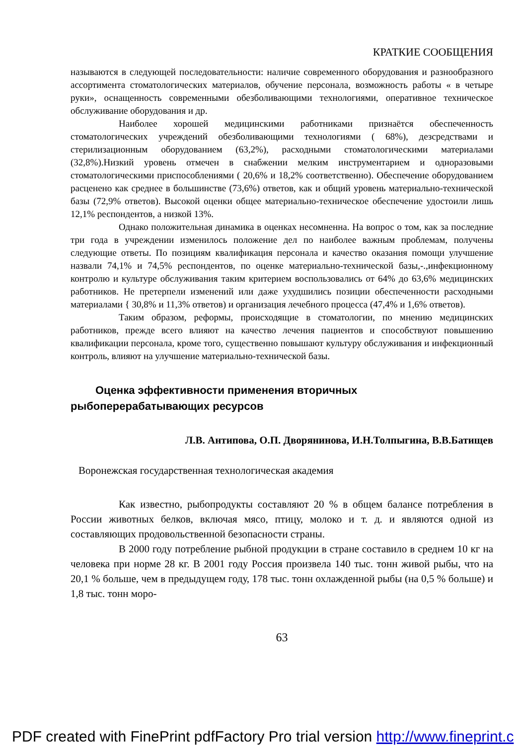КРАТКИЕ СООБЩЕНИЯ
называются в следующей последовательности: наличие современного оборудования и разнообразного ассортимента стоматологических материалов, обучение персонала, возможность работы « в четыре руки», оснащенность современными обезболивающими технологиями, оперативное техническое обслуживание оборудования и др.
Наиболее хорошей медицинскими работниками признаётся обеспеченность стоматологических учреждений обезболивающими технологиями ( 68%), дезсредствами и стерилизационным оборудованием (63,2%), расходными стоматологическими материалами (32,8%).Низкий уровень отмечен в снабжении мелким инструментарием и одноразовыми стоматологическими приспособлениями ( 20,6% и 18,2% соответственно). Обеспечение оборудованием расценено как среднее в большинстве (73,6%) ответов, как и общий уровень материально-технической базы (72,9% ответов). Высокой оценки общее материально-техническое обеспечение удостоили лишь 12,1% респондентов, а низкой 13%.
Однако положительная динамика в оценках несомненна. На вопрос о том, как за последние три года в учреждении изменилось положение дел по наиболее важным проблемам, получены следующие ответы. По позициям квалификация персонала и качество оказания помощи улучшение назвали 74,1% и 74,5% респондентов, по оценке материально-технической базы,-.,инфекционному контролю и культуре обслуживания таким критерием воспользовались от 64% до 63,6% медицинских работников. Не претерпели изменений или даже ухудшились позиции обеспеченности расходными материалами { 30,8% и 11,3% ответов) и организация лечебного процесса (47,4% и 1,6% ответов).
Таким образом, реформы, происходящие в стоматологии, по мнению медицинских работников, прежде всего влияют на качество лечения пациентов и способствуют повышению квалификации персонала, кроме того, существенно повышают культуру обслуживания и инфекционный контроль, влияют на улучшение материально-технической базы.
Оценка эффективности применения вторичных рыбоперерабатывающих ресурсов
Л.В. Антипова, О.П. Дворянинова, И.Н.Толпыгина, В.В.Батищев
Воронежская государственная технологическая академия
Как известно, рыбопродукты составляют 20 % в общем балансе потребления в России животных белков, включая мясо, птицу, молоко и т. д. и являются одной из составляющих продовольственной безопасности страны.
В 2000 году потребление рыбной продукции в стране составило в среднем 10 кг на человека при норме 28 кг. В 2001 году Россия произвела 140 тыс. тонн живой рыбы, что на 20,1 % больше, чем в предыдущем году, 178 тыс. тонн охлажденной рыбы (на 0,5 % больше) и 1,8 тыс. тонн моро-
63
PDF created with FinePrint pdfFactory Pro trial version http://www.fineprint.c